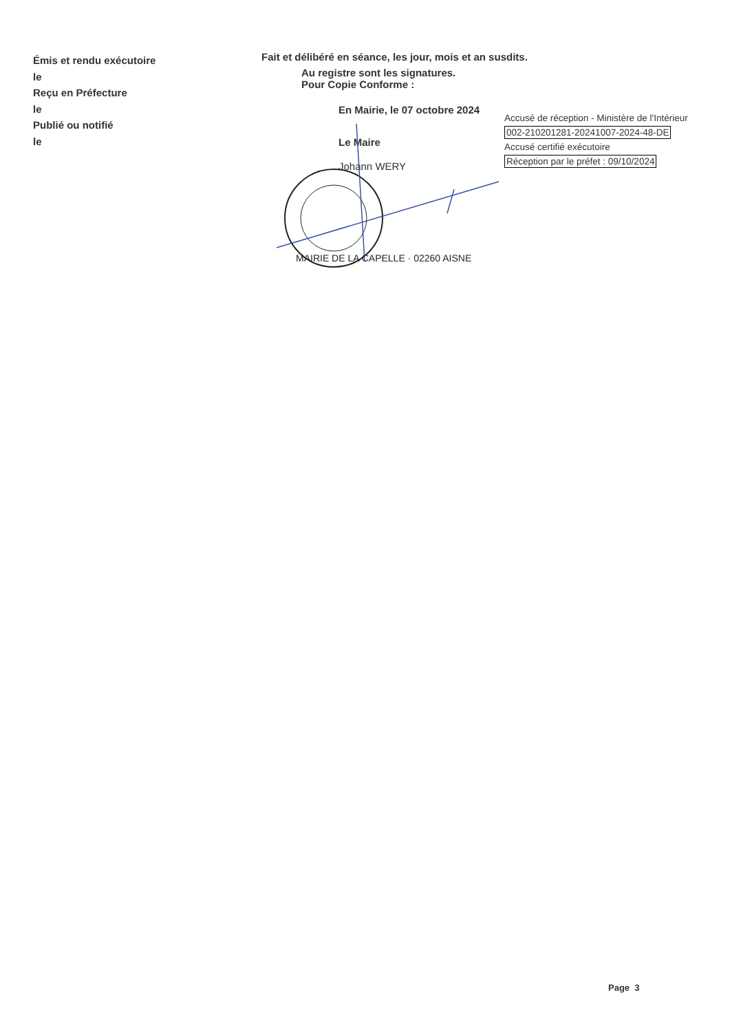Émis et rendu exécutoire
le
Reçu en Préfecture
le
Publié ou notifié
le
Fait et délibéré en séance, les jour, mois et an susdits.
Au registre sont les signatures.
Pour Copie Conforme :
En Mairie, le 07 octobre 2024
Le Maire
Johann WERY
MAIRIE DE LA CAPELLE · 02260 AISNE
Accusé de réception - Ministère de l'Intérieur
002-210201281-20241007-2024-48-DE
Accusé certifié exécutoire
Réception par le préfet : 09/10/2024
Page 3